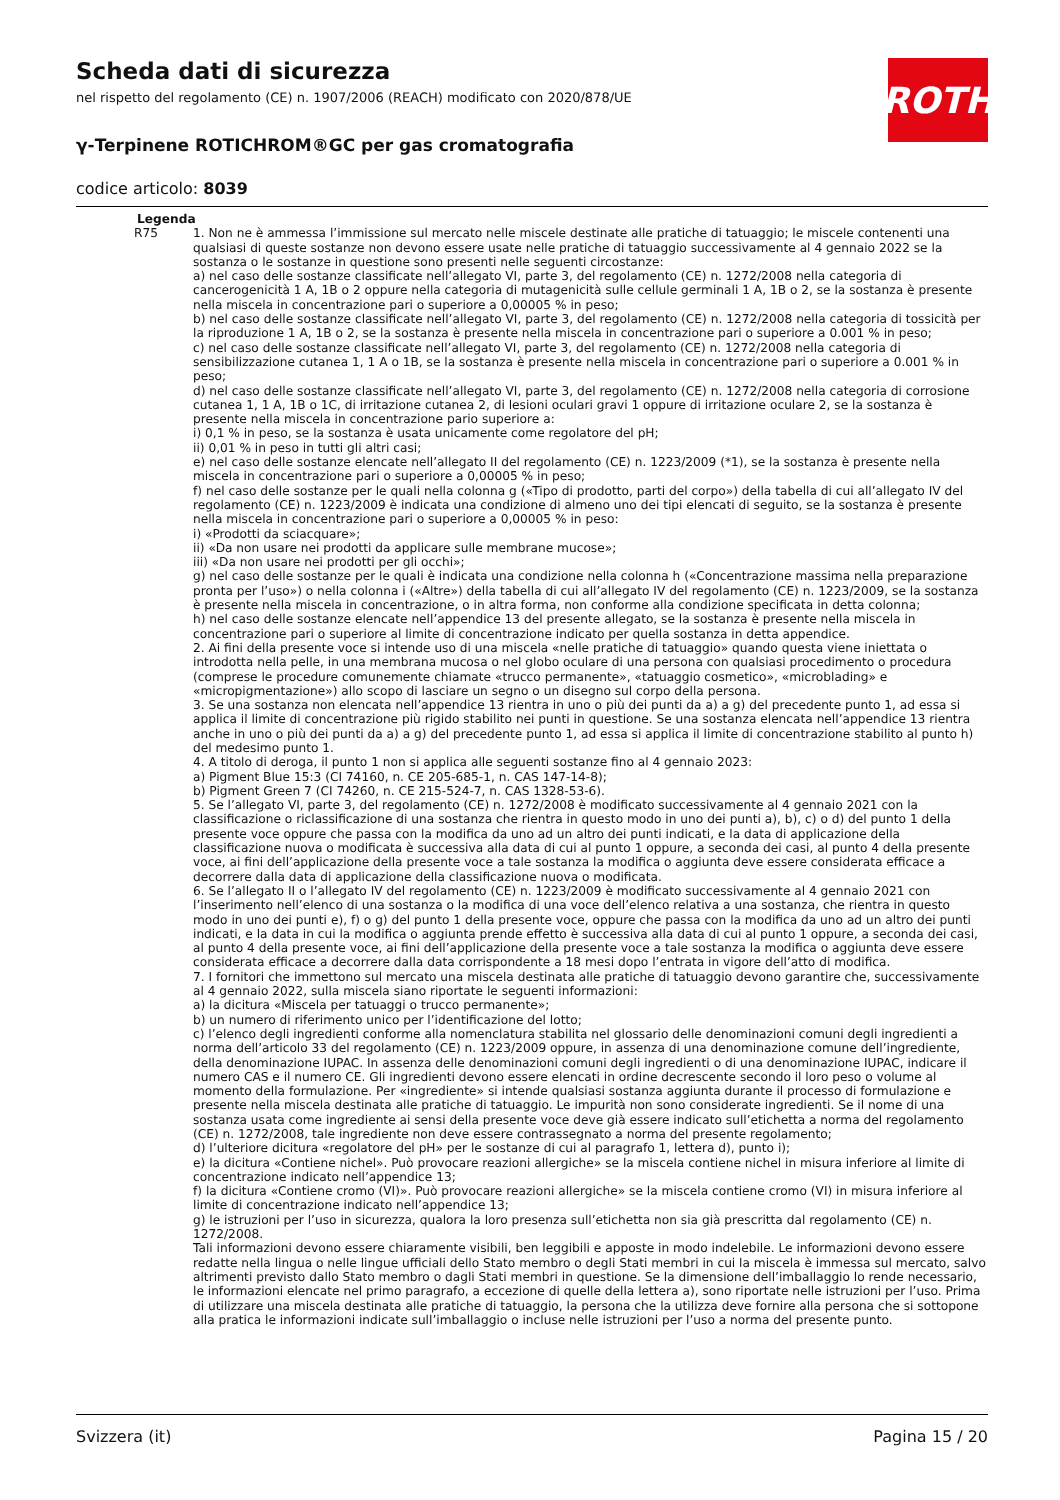Scheda dati di sicurezza
nel rispetto del regolamento (CE) n. 1907/2006 (REACH) modificato con 2020/878/UE
γ-Terpinene ROTICHROM®GC per gas cromatografia
codice articolo: 8039
ROTH
Legenda
R75 1. Non ne è ammessa l’immissione sul mercato nelle miscele destinate alle pratiche di tatuaggio; le miscele contenenti una qualsiasi di queste sostanze non devono essere usate nelle pratiche di tatuaggio successivamente al 4 gennaio 2022 se la sostanza o le sostanze in questione sono presenti nelle seguenti circostanze:
a) nel caso delle sostanze classificate nell’allegato VI, parte 3, del regolamento (CE) n. 1272/2008 nella categoria di cancerogenicità 1 A, 1B o 2 oppure nella categoria di mutagenicità sulle cellule germinali 1 A, 1B o 2, se la sostanza è presente nella miscela in concentrazione pari o superiore a 0,00005 % in peso;
b) nel caso delle sostanze classificate nell’allegato VI, parte 3, del regolamento (CE) n. 1272/2008 nella categoria di tossicità per la riproduzione 1 A, 1B o 2, se la sostanza è presente nella miscela in concentrazione pari o superiore a 0.001 % in peso;
c) nel caso delle sostanze classificate nell’allegato VI, parte 3, del regolamento (CE) n. 1272/2008 nella categoria di sensibilizzazione cutanea 1, 1 A o 1B, se la sostanza è presente nella miscela in concentrazione pari o superiore a 0.001 % in peso;
d) nel caso delle sostanze classificate nell’allegato VI, parte 3, del regolamento (CE) n. 1272/2008 nella categoria di corrosione cutanea 1, 1 A, 1B o 1C, di irritazione cutanea 2, di lesioni oculari gravi 1 oppure di irritazione oculare 2, se la sostanza è presente nella miscela in concentrazione pario superiore a:
i) 0,1 % in peso, se la sostanza è usata unicamente come regolatore del pH;
ii) 0,01 % in peso in tutti gli altri casi;
e) nel caso delle sostanze elencate nell’allegato II del regolamento (CE) n. 1223/2009 (*1), se la sostanza è presente nella miscela in concentrazione pari o superiore a 0,00005 % in peso;
f) nel caso delle sostanze per le quali nella colonna g («Tipo di prodotto, parti del corpo») della tabella di cui all’allegato IV del regolamento (CE) n. 1223/2009 è indicata una condizione di almeno uno dei tipi elencati di seguito, se la sostanza è presente nella miscela in concentrazione pari o superiore a 0,00005 % in peso:
i) «Prodotti da sciacquare»;
ii) «Da non usare nei prodotti da applicare sulle membrane mucose»;
iii) «Da non usare nei prodotti per gli occhi»;
g) nel caso delle sostanze per le quali è indicata una condizione nella colonna h («Concentrazione massima nella preparazione pronta per l’uso») o nella colonna i («Altre») della tabella di cui all’allegato IV del regolamento (CE) n. 1223/2009, se la sostanza è presente nella miscela in concentrazione, o in altra forma, non conforme alla condizione specificata in detta colonna;
h) nel caso delle sostanze elencate nell’appendice 13 del presente allegato, se la sostanza è presente nella miscela in concentrazione pari o superiore al limite di concentrazione indicato per quella sostanza in detta appendice.
2. Ai fini della presente voce si intende uso di una miscela «nelle pratiche di tatuaggio» quando questa viene iniettata o introdotta nella pelle, in una membrana mucosa o nel globo oculare di una persona con qualsiasi procedimento o procedura (comprese le procedure comunemente chiamate «trucco permanente», «tatuaggio cosmetico», «microblading» e «micropigmentazione») allo scopo di lasciare un segno o un disegno sul corpo della persona.
3. Se una sostanza non elencata nell’appendice 13 rientra in uno o più dei punti da a) a g) del precedente punto 1, ad essa si applica il limite di concentrazione più rigido stabilito nei punti in questione. Se una sostanza elencata nell’appendice 13 rientra anche in uno o più dei punti da a) a g) del precedente punto 1, ad essa si applica il limite di concentrazione stabilito al punto h) del medesimo punto 1.
4. A titolo di deroga, il punto 1 non si applica alle seguenti sostanze fino al 4 gennaio 2023:
a) Pigment Blue 15:3 (CI 74160, n. CE 205-685-1, n. CAS 147-14-8);
b) Pigment Green 7 (CI 74260, n. CE 215-524-7, n. CAS 1328-53-6).
5. Se l’allegato VI, parte 3, del regolamento (CE) n. 1272/2008 è modificato successivamente al 4 gennaio 2021 con la classificazione o riclassificazione di una sostanza che rientra in questo modo in uno dei punti a), b), c) o d) del punto 1 della presente voce oppure che passa con la modifica da uno ad un altro dei punti indicati, e la data di applicazione della classificazione nuova o modificata è successiva alla data di cui al punto 1 oppure, a seconda dei casi, al punto 4 della presente voce, ai fini dell’applicazione della presente voce a tale sostanza la modifica o aggiunta deve essere considerata efficace a decorrere dalla data di applicazione della classificazione nuova o modificata.
6. Se l’allegato II o l’allegato IV del regolamento (CE) n. 1223/2009 è modificato successivamente al 4 gennaio 2021 con l’inserimento nell’elenco di una sostanza o la modifica di una voce dell’elenco relativa a una sostanza, che rientra in questo modo in uno dei punti e), f) o g) del punto 1 della presente voce, oppure che passa con la modifica da uno ad un altro dei punti indicati, e la data in cui la modifica o aggiunta prende effetto è successiva alla data di cui al punto 1 oppure, a seconda dei casi, al punto 4 della presente voce, ai fini dell’applicazione della presente voce a tale sostanza la modifica o aggiunta deve essere considerata efficace a decorrere dalla data corrispondente a 18 mesi dopo l’entrata in vigore dell’atto di modifica.
7. I fornitori che immettono sul mercato una miscela destinata alle pratiche di tatuaggio devono garantire che, successivamente al 4 gennaio 2022, sulla miscela siano riportate le seguenti informazioni:
a) la dicitura «Miscela per tatuaggi o trucco permanente»;
b) un numero di riferimento unico per l’identificazione del lotto;
c) l’elenco degli ingredienti conforme alla nomenclatura stabilita nel glossario delle denominazioni comuni degli ingredienti a norma dell’articolo 33 del regolamento (CE) n. 1223/2009 oppure, in assenza di una denominazione comune dell’ingrediente, della denominazione IUPAC. In assenza delle denominazioni comuni degli ingredienti o di una denominazione IUPAC, indicare il numero CAS e il numero CE. Gli ingredienti devono essere elencati in ordine decrescente secondo il loro peso o volume al momento della formulazione. Per «ingrediente» si intende qualsiasi sostanza aggiunta durante il processo di formulazione e presente nella miscela destinata alle pratiche di tatuaggio. Le impurità non sono considerate ingredienti. Se il nome di una sostanza usata come ingrediente ai sensi della presente voce deve già essere indicato sull’etichetta a norma del regolamento (CE) n. 1272/2008, tale ingrediente non deve essere contrassegnato a norma del presente regolamento;
d) l’ulteriore dicitura «regolatore del pH» per le sostanze di cui al paragrafo 1, lettera d), punto i);
e) la dicitura «Contiene nichel». Può provocare reazioni allergiche» se la miscela contiene nichel in misura inferiore al limite di concentrazione indicato nell’appendice 13;
f) la dicitura «Contiene cromo (VI)». Può provocare reazioni allergiche» se la miscela contiene cromo (VI) in misura inferiore al limite di concentrazione indicato nell’appendice 13;
g) le istruzioni per l’uso in sicurezza, qualora la loro presenza sull’etichetta non sia già prescritta dal regolamento (CE) n. 1272/2008.
Tali informazioni devono essere chiaramente visibili, ben leggibili e apposte in modo indelebile. Le informazioni devono essere redatte nella lingua o nelle lingue ufficiali dello Stato membro o degli Stati membri in cui la miscela è immessa sul mercato, salvo altrimenti previsto dallo Stato membro o dagli Stati membri in questione. Se la dimensione dell’imballaggio lo rende necessario, le informazioni elencate nel primo paragrafo, a eccezione di quelle della lettera a), sono riportate nelle istruzioni per l’uso. Prima di utilizzare una miscela destinata alle pratiche di tatuaggio, la persona che la utilizza deve fornire alla persona che si sottopone alla pratica le informazioni indicate sull’imballaggio o incluse nelle istruzioni per l’uso a norma del presente punto.
Svizzera (it) Pagina 15 / 20